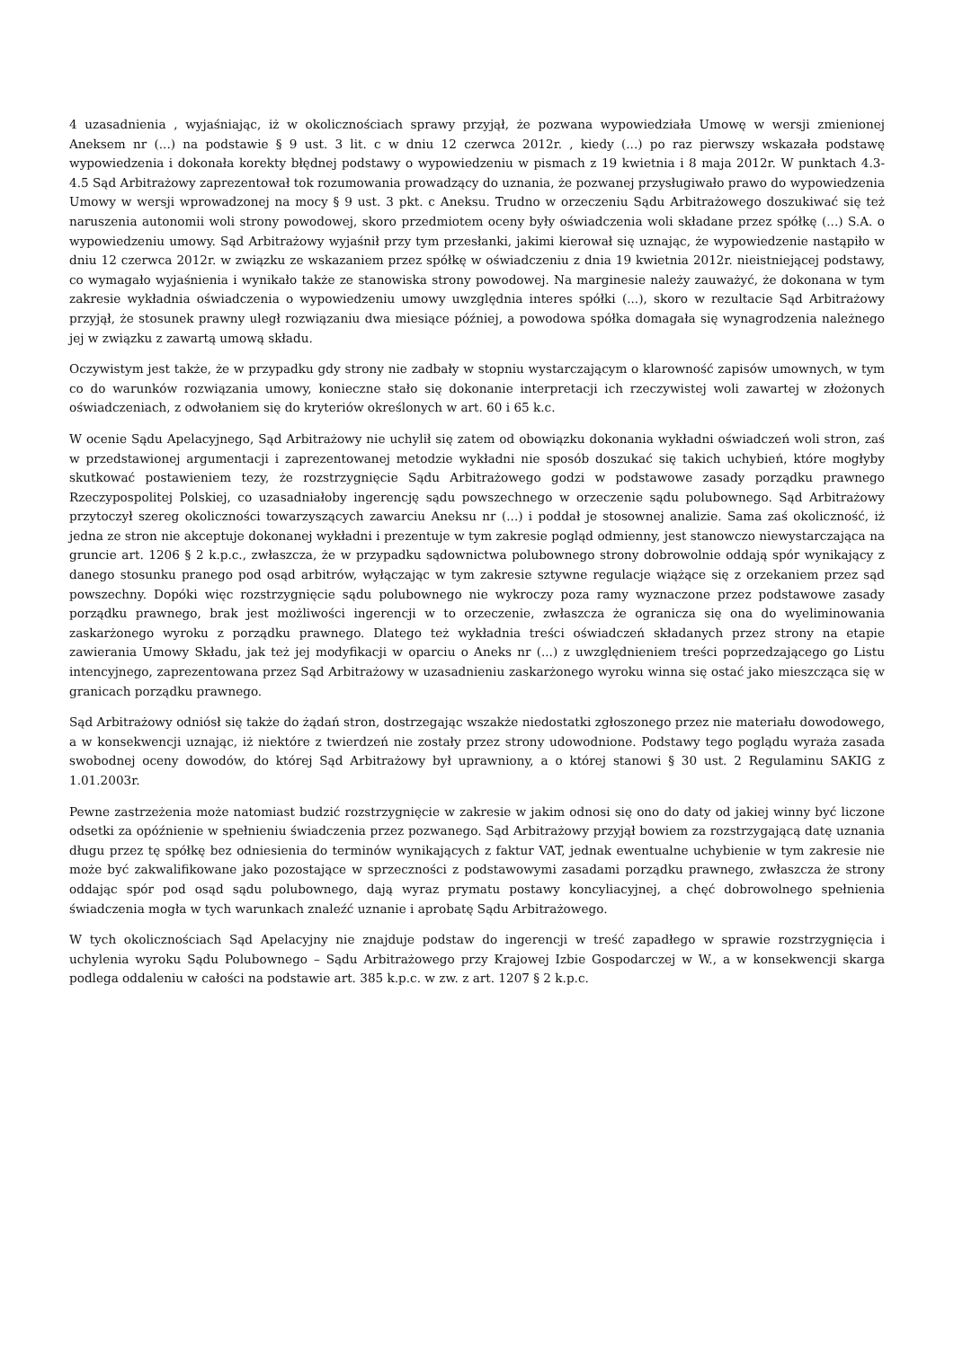4 uzasadnienia , wyjaśniając, iż w okolicznościach sprawy przyjął, że pozwana wypowiedziała Umowę w wersji zmienionej Aneksem nr (...) na podstawie § 9 ust. 3 lit. c w dniu 12 czerwca 2012r. , kiedy (...) po raz pierwszy wskazała podstawę wypowiedzenia i dokonała korekty błędnej podstawy o wypowiedzeniu w pismach z 19 kwietnia i 8 maja 2012r. W punktach 4.3- 4.5 Sąd Arbitrażowy zaprezentował tok rozumowania prowadzący do uznania, że pozwanej przysługiwało prawo do wypowiedzenia Umowy w wersji wprowadzonej na mocy § 9 ust. 3 pkt. c Aneksu. Trudno w orzeczeniu Sądu Arbitrażowego doszukiwać się też naruszenia autonomii woli strony powodowej, skoro przedmiotem oceny były oświadczenia woli składane przez spółkę (...) S.A. o wypowiedzeniu umowy. Sąd Arbitrażowy wyjaśnił przy tym przesłanki, jakimi kierował się uznając, że wypowiedzenie nastąpiło w dniu 12 czerwca 2012r. w związku ze wskazaniem przez spółkę w oświadczeniu z dnia 19 kwietnia 2012r. nieistniejącej podstawy, co wymagało wyjaśnienia i wynikało także ze stanowiska strony powodowej. Na marginesie należy zauważyć, że dokonana w tym zakresie wykładnia oświadczenia o wypowiedzeniu umowy uwzględnia interes spółki (...), skoro w rezultacie Sąd Arbitrażowy przyjął, że stosunek prawny uległ rozwiązaniu dwa miesiące później, a powodowa spółka domagała się wynagrodzenia należnego jej w związku z zawartą umową składu.
Oczywistym jest także, że w przypadku gdy strony nie zadbały w stopniu wystarczającym o klarowność zapisów umownych, w tym co do warunków rozwiązania umowy, konieczne stało się dokonanie interpretacji ich rzeczywistej woli zawartej w złożonych oświadczeniach, z odwołaniem się do kryteriów określonych w art. 60 i 65 k.c.
W ocenie Sądu Apelacyjnego, Sąd Arbitrażowy nie uchylił się zatem od obowiązku dokonania wykładni oświadczeń woli stron, zaś w przedstawionej argumentacji i zaprezentowanej metodzie wykładni nie sposób doszukać się takich uchybień, które mogłyby skutkować postawieniem tezy, że rozstrzygnięcie Sądu Arbitrażowego godzi w podstawowe zasady porządku prawnego Rzeczypospolitej Polskiej, co uzasadniałoby ingerencję sądu powszechnego w orzeczenie sądu polubownego. Sąd Arbitrażowy przytoczył szereg okoliczności towarzyszących zawarciu Aneksu nr (...) i poddał je stosownej analizie. Sama zaś okoliczność, iż jedna ze stron nie akceptuje dokonanej wykładni i prezentuje w tym zakresie pogląd odmienny, jest stanowczo niewystarczająca na gruncie art. 1206 § 2 k.p.c., zwłaszcza, że w przypadku sądownictwa polubownego strony dobrowolnie oddają spór wynikający z danego stosunku pranego pod osąd arbitrów, wyłączając w tym zakresie sztywne regulacje wiążące się z orzekaniem przez sąd powszechny. Dopóki więc rozstrzygnięcie sądu polubownego nie wykroczy poza ramy wyznaczone przez podstawowe zasady porządku prawnego, brak jest możliwości ingerencji w to orzeczenie, zwłaszcza że ogranicza się ona do wyeliminowania zaskarżonego wyroku z porządku prawnego. Dlatego też wykładnia treści oświadczeń składanych przez strony na etapie zawierania Umowy Składu, jak też jej modyfikacji w oparciu o Aneks nr (...) z uwzględnieniem treści poprzedzającego go Listu intencyjnego, zaprezentowana przez Sąd Arbitrażowy w uzasadnieniu zaskarżonego wyroku winna się ostać jako mieszcząca się w granicach porządku prawnego.
Sąd Arbitrażowy odniósł się także do żądań stron, dostrzegając wszakże niedostatki zgłoszonego przez nie materiału dowodowego, a w konsekwencji uznając, iż niektóre z twierdzeń nie zostały przez strony udowodnione. Podstawy tego poglądu wyraża zasada swobodnej oceny dowodów, do której Sąd Arbitrażowy był uprawniony, a o której stanowi § 30 ust. 2 Regulaminu SAKIG z 1.01.2003r.
Pewne zastrzeżenia może natomiast budzić rozstrzygnięcie w zakresie w jakim odnosi się ono do daty od jakiej winny być liczone odsetki za opóźnienie w spełnieniu świadczenia przez pozwanego. Sąd Arbitrażowy przyjął bowiem za rozstrzygającą datę uznania długu przez tę spółkę bez odniesienia do terminów wynikających z faktur VAT, jednak ewentualne uchybienie w tym zakresie nie może być zakwalifikowane jako pozostające w sprzeczności z podstawowymi zasadami porządku prawnego, zwłaszcza że strony oddając spór pod osąd sądu polubownego, dają wyraz prymatu postawy koncyliacyjnej, a chęć dobrowolnego spełnienia świadczenia mogła w tych warunkach znaleźć uznanie i aprobatę Sądu Arbitrażowego.
W tych okolicznościach Sąd Apelacyjny nie znajduje podstaw do ingerencji w treść zapadłego w sprawie rozstrzygnięcia i uchylenia wyroku Sądu Polubownego – Sądu Arbitrażowego przy Krajowej Izbie Gospodarczej w W., a w konsekwencji skarga podlega oddaleniu w całości na podstawie art. 385 k.p.c. w zw. z art. 1207 § 2 k.p.c.